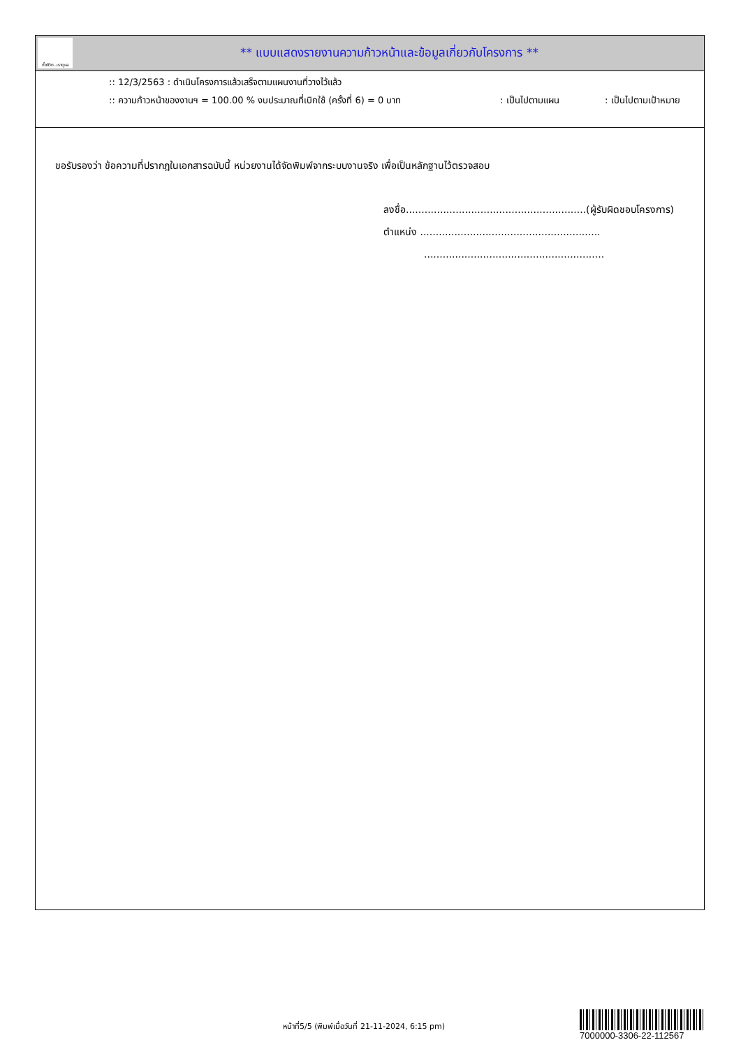ทั้งชีวิต..เราดูแล
** แบบแสดงรายงานความก้าวหน้าและข้อมูลเกี่ยวกับโครงการ **
:: 12/3/2563 : ดำเนินโครงการแล้วเสร็จตามแผนงานที่วางไว้แล้ว
:: ความก้าวหน้าของงานฯ = 100.00 % งบประมาณที่เบิกใช้ (ครั้งที่ 6) = 0 บาท: เป็นไปตามแผน: เป็นไปตามเป้าหมาย
ขอรับรองว่า ข้อความที่ปรากฎในเอกสารฉบับนี้ หน่วยงานได้จัดพิมพ์จากระบบงานจริง เพื่อเป็นหลักฐานไว้ตรวจสอบ
ลงชื่อ..........................................................(ผู้รับผิดชอบโครงการ)
ตำแหน่ง ..........................................................
..........................................................
หน้าที่5/5 (พิมพ์เมื่อวันที่ 21-11-2024, 6:15 pm)
7000000-3306-22-112567